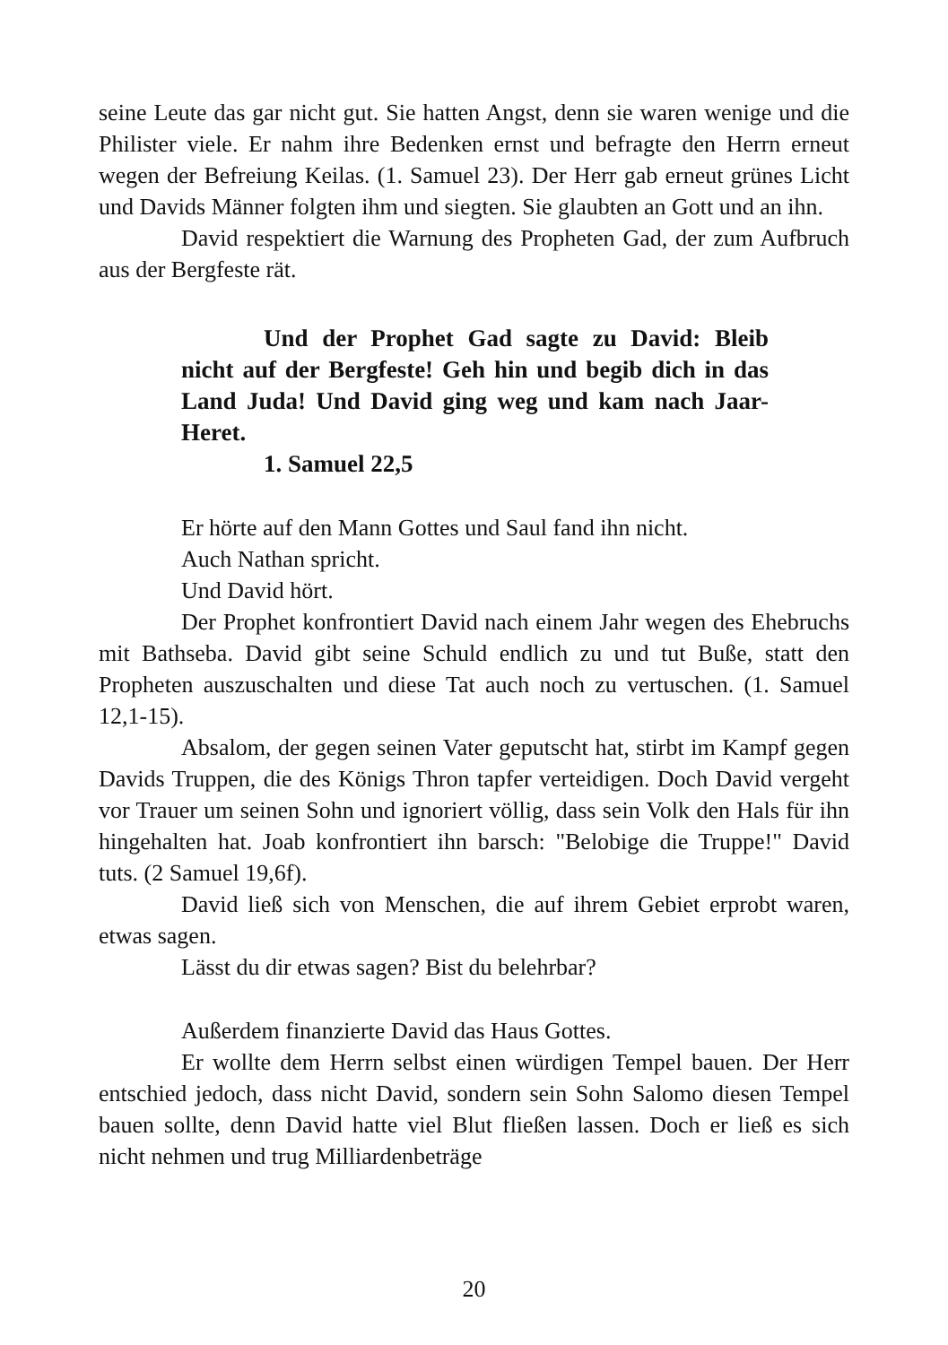seine Leute das gar nicht gut. Sie hatten Angst, denn sie waren wenige und die Philister viele. Er nahm ihre Bedenken ernst und befragte den Herrn erneut wegen der Befreiung Keilas. (1. Samuel 23). Der Herr gab erneut grünes Licht und Davids Männer folgten ihm und siegten. Sie glaubten an Gott und an ihn.
David respektiert die Warnung des Propheten Gad, der zum Aufbruch aus der Bergfeste rät.
Und der Prophet Gad sagte zu David: Bleib nicht auf der Bergfeste! Geh hin und begib dich in das Land Juda! Und David ging weg und kam nach Jaar-Heret.
1. Samuel 22,5
Er hörte auf den Mann Gottes und Saul fand ihn nicht.
Auch Nathan spricht.
Und David hört.
Der Prophet konfrontiert David nach einem Jahr wegen des Ehebruchs mit Bathseba. David gibt seine Schuld endlich zu und tut Buße, statt den Propheten auszuschalten und diese Tat auch noch zu vertuschen. (1. Samuel 12,1-15).
Absalom, der gegen seinen Vater geputscht hat, stirbt im Kampf gegen Davids Truppen, die des Königs Thron tapfer verteidigen. Doch David vergeht vor Trauer um seinen Sohn und ignoriert völlig, dass sein Volk den Hals für ihn hingehalten hat. Joab konfrontiert ihn barsch: "Belobige die Truppe!" David tuts. (2 Samuel 19,6f).
David ließ sich von Menschen, die auf ihrem Gebiet erprobt waren, etwas sagen.
Lässt du dir etwas sagen? Bist du belehrbar?
Außerdem finanzierte David das Haus Gottes.
Er wollte dem Herrn selbst einen würdigen Tempel bauen. Der Herr entschied jedoch, dass nicht David, sondern sein Sohn Salomo diesen Tempel bauen sollte, denn David hatte viel Blut fließen lassen. Doch er ließ es sich nicht nehmen und trug Milliardenbeträge
20